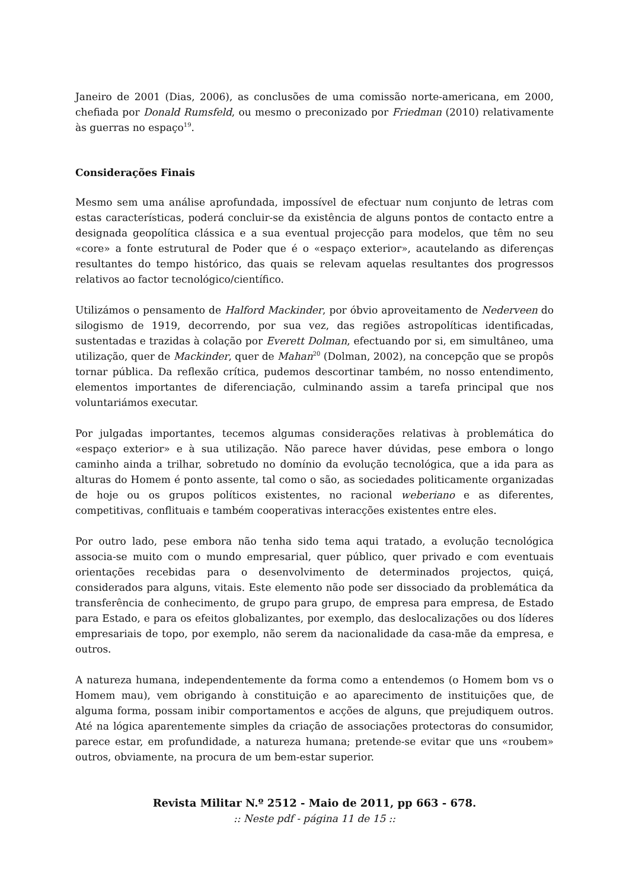Janeiro de 2001 (Dias, 2006), as conclusões de uma comissão norte-americana, em 2000, chefiada por Donald Rumsfeld, ou mesmo o preconizado por Friedman (2010) relativamente às guerras no espaço<sup>19</sup>.
Considerações Finais
Mesmo sem uma análise aprofundada, impossível de efectuar num conjunto de letras com estas características, poderá concluir-se da existência de alguns pontos de contacto entre a designada geopolítica clássica e a sua eventual projecção para modelos, que têm no seu «core» a fonte estrutural de Poder que é o «espaço exterior», acautelando as diferenças resultantes do tempo histórico, das quais se relevam aquelas resultantes dos progressos relativos ao factor tecnológico/científico.
Utilizámos o pensamento de Halford Mackinder, por óbvio aproveitamento de Nederveen do silogismo de 1919, decorrendo, por sua vez, das regiões astropolíticas identificadas, sustentadas e trazidas à colação por Everett Dolman, efectuando por si, em simultâneo, uma utilização, quer de Mackinder, quer de Mahan<sup>20</sup> (Dolman, 2002), na concepção que se propôs tornar pública. Da reflexão crítica, pudemos descortinar também, no nosso entendimento, elementos importantes de diferenciação, culminando assim a tarefa principal que nos voluntariámos executar.
Por julgadas importantes, tecemos algumas considerações relativas à problemática do «espaço exterior» e à sua utilização. Não parece haver dúvidas, pese embora o longo caminho ainda a trilhar, sobretudo no domínio da evolução tecnológica, que a ida para as alturas do Homem é ponto assente, tal como o são, as sociedades politicamente organizadas de hoje ou os grupos políticos existentes, no racional weberiano e as diferentes, competitivas, conflituais e também cooperativas interacções existentes entre eles.
Por outro lado, pese embora não tenha sido tema aqui tratado, a evolução tecnológica associa-se muito com o mundo empresarial, quer público, quer privado e com eventuais orientações recebidas para o desenvolvimento de determinados projectos, quiçá, considerados para alguns, vitais. Este elemento não pode ser dissociado da problemática da transferência de conhecimento, de grupo para grupo, de empresa para empresa, de Estado para Estado, e para os efeitos globalizantes, por exemplo, das deslocalizações ou dos líderes empresariais de topo, por exemplo, não serem da nacionalidade da casa-mãe da empresa, e outros.
A natureza humana, independentemente da forma como a entendemos (o Homem bom vs o Homem mau), vem obrigando à constituição e ao aparecimento de instituições que, de alguma forma, possam inibir comportamentos e acções de alguns, que prejudiquem outros. Até na lógica aparentemente simples da criação de associações protectoras do consumidor, parece estar, em profundidade, a natureza humana; pretende-se evitar que uns «roubem» outros, obviamente, na procura de um bem-estar superior.
Revista Militar N.º 2512 - Maio de 2011, pp 663 - 678.
:: Neste pdf - página 11 de 15 ::